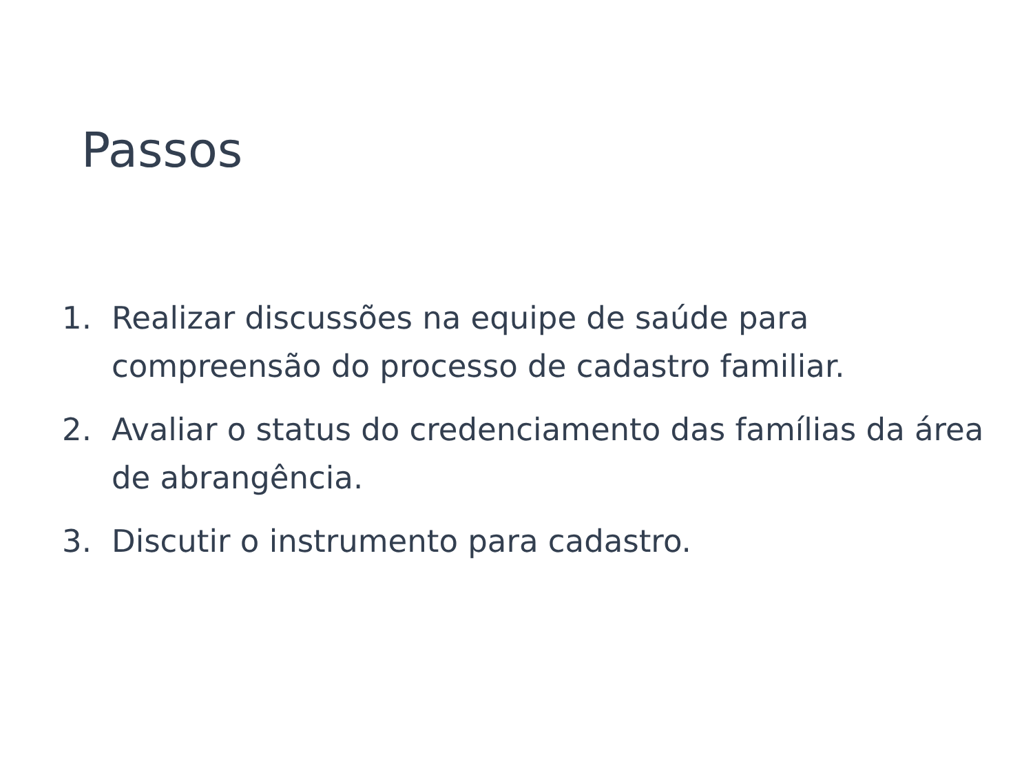Passos
1. Realizar discussões na equipe de saúde para compreensão do processo de cadastro familiar.
2. Avaliar o status do credenciamento das famílias da área de abrangência.
3. Discutir o instrumento para cadastro.